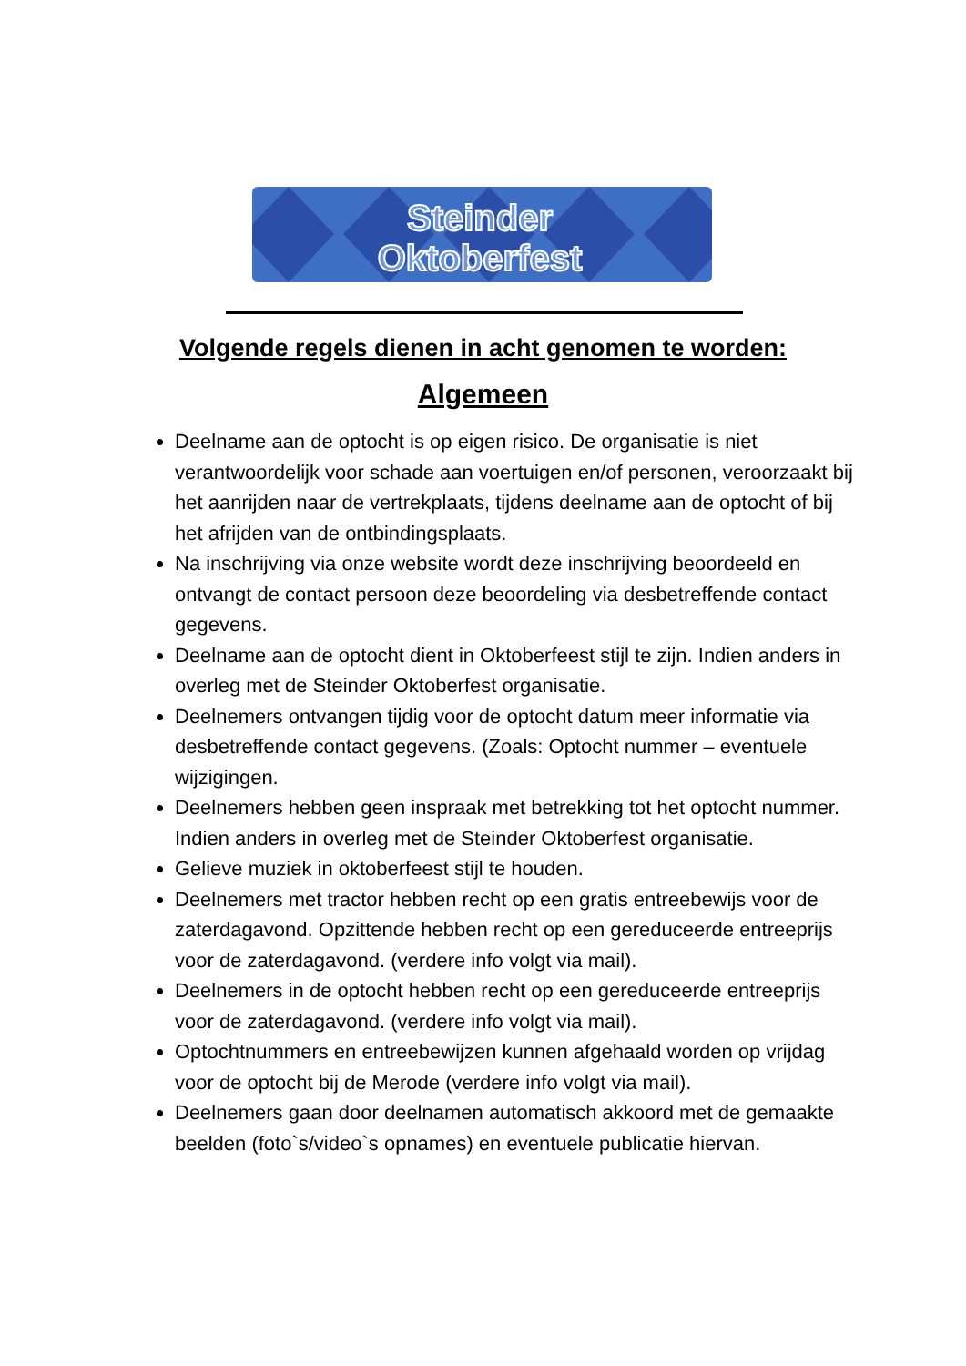Steinder
Oktoberfest
Volgende regels dienen in acht genomen te worden:
Algemeen
Deelname aan de optocht is op eigen risico. De organisatie is niet verantwoordelijk voor schade aan voertuigen en/of personen, veroorzaakt bij het aanrijden naar de vertrekplaats, tijdens deelname aan de optocht of bij het afrijden van de ontbindingsplaats.
Na inschrijving via onze website wordt deze inschrijving beoordeeld en ontvangt de contact persoon deze beoordeling via desbetreffende contact gegevens.
Deelname aan de optocht dient in Oktoberfeest stijl te zijn. Indien anders in overleg met de Steinder Oktoberfest organisatie.
Deelnemers ontvangen tijdig voor de optocht datum meer informatie via desbetreffende contact gegevens. (Zoals: Optocht nummer – eventuele wijzigingen.
Deelnemers hebben geen inspraak met betrekking tot het optocht nummer. Indien anders in overleg met de Steinder Oktoberfest organisatie.
Gelieve muziek in oktoberfeest stijl te houden.
Deelnemers met tractor hebben recht op een gratis entreebewijs voor de zaterdagavond. Opzittende hebben recht op een gereduceerde entreeprijs voor de zaterdagavond. (verdere info volgt via mail).
Deelnemers in de optocht hebben recht op een gereduceerde entreeprijs voor de zaterdagavond. (verdere info volgt via mail).
Optochtnummers en entreebewijzen kunnen afgehaald worden op vrijdag voor de optocht bij de Merode (verdere info volgt via mail).
Deelnemers gaan door deelnamen automatisch akkoord met de gemaakte beelden (foto`s/video`s opnames) en eventuele publicatie hiervan.